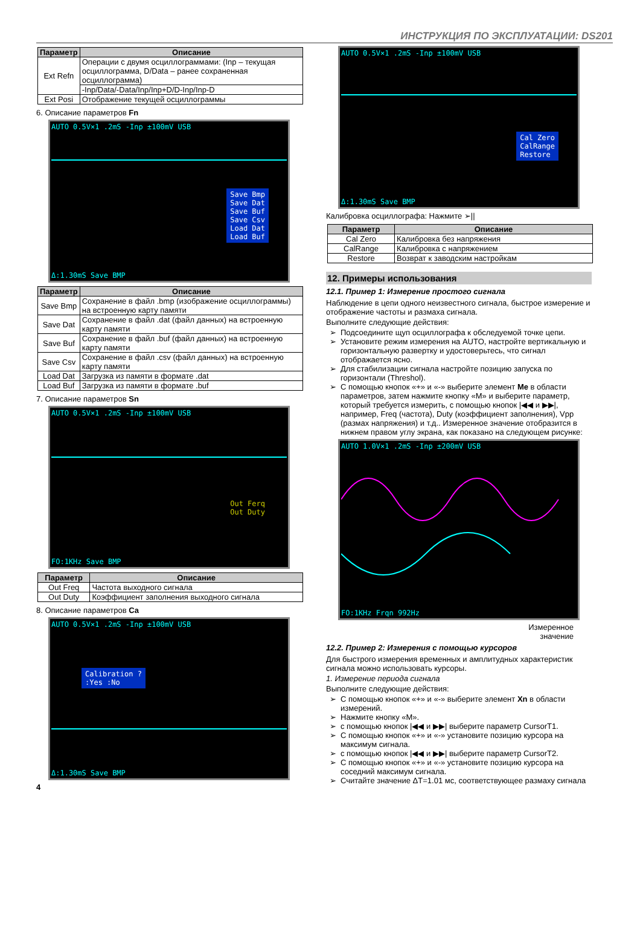ИНСТРУКЦИЯ ПО ЭКСПЛУАТАЦИИ: DS201
| Параметр | Описание |
| --- | --- |
| Ext Refn | Операции с двумя осциллограммами: (Inp – текущая осциллограмма, D/Data – ранее сохраненная осциллограмма) |
| | -Inp/Data/-Data/Inp/Inp+D/D-Inp/Inp-D |
| Ext Posi | Отображение текущей осциллограммы |
6. Описание параметров Fn
AUTO 0.5V×1 .2mS -Inp ±100mV USB
Save Bmp
Save Dat
Save Buf
Save Csv
Load Dat
Load Buf
Δ:1.30mS Save BMP
| Параметр | Описание |
| --- | --- |
| Save Bmp | Сохранение в файл .bmp (изображение осциллограммы) на встроенную карту памяти |
| Save Dat | Сохранение в файл .dat (файл данных) на встроенную карту памяти |
| Save Buf | Сохранение в файл .buf (файл данных) на встроенную карту памяти |
| Save Csv | Сохранение в файл .csv (файл данных) на встроенную карту памяти |
| Load Dat | Загрузка из памяти в формате .dat |
| Load Buf | Загрузка из памяти в формате .buf |
7. Описание параметров Sn
AUTO 0.5V×1 .2mS -Inp ±100mV USB
Out Ferq
Out Duty
FO:1KHz Save BMP
| Параметр | Описание |
| --- | --- |
| Out Freq | Частота выходного сигнала |
| Out Duty | Коэффициент заполнения выходного сигнала |
8. Описание параметров Ca
AUTO 0.5V×1 .2mS -Inp ±100mV USB
Calibration ?
:Yes :No
Δ:1.30mS Save BMP
4
AUTO 0.5V×1 .2mS -Inp ±100mV USB
Cal Zero
CalRange
Restore
Δ:1.30mS Save BMP
Калибровка осциллографа: Нажмите ➢||
| Параметр | Описание |
| --- | --- |
| Cal Zero | Калибровка без напряжения |
| CalRange | Калибровка с напряжением |
| Restore | Возврат к заводским настройкам |
12. Примеры использования
12.1. Пример 1: Измерение простого сигнала
Наблюдение в цепи одного неизвестного сигнала, быстрое измерение и отображение частоты и размаха сигнала.
Выполните следующие действия:
Подсоедините щуп осциллографа к обследуемой точке цепи.
Установите режим измерения на AUTO, настройте вертикальную и горизонтальную развертку и удостоверьтесь, что сигнал отображается ясно.
Для стабилизации сигнала настройте позицию запуска по горизонтали (Threshol).
С помощью кнопок «+» и «-» выберите элемент Me в области параметров, затем нажмите кнопку «M» и выберите параметр, который требуется измерить, с помощью кнопок |◀◀ и ▶▶|, например, Freq (частота), Duty (коэффициент заполнения), Vpp (размах напряжения) и т.д.. Измеренное значение отобразится в нижнем правом углу экрана, как показано на следующем рисунке:
AUTO 1.0V×1 .2mS -Inp ±200mV USB
FO:1KHz Frqn 992Hz
Измеренное
значение
12.2. Пример 2: Измерения с помощью курсоров
Для быстрого измерения временных и амплитудных характеристик сигнала можно использовать курсоры.
1. Измерение периода сигнала
Выполните следующие действия:
С помощью кнопок «+» и «-» выберите элемент Xn в области измерений.
Нажмите кнопку «M».
с помощью кнопок |◀◀ и ▶▶| выберите параметр CursorT1.
С помощью кнопок «+» и «-» установите позицию курсора на максимум сигнала.
с помощью кнопок |◀◀ и ▶▶| выберите параметр CursorT2.
С помощью кнопок «+» и «-» установите позицию курсора на соседний максимум сигнала.
Считайте значение ΔT=1.01 мс, соответствующее размаху сигнала